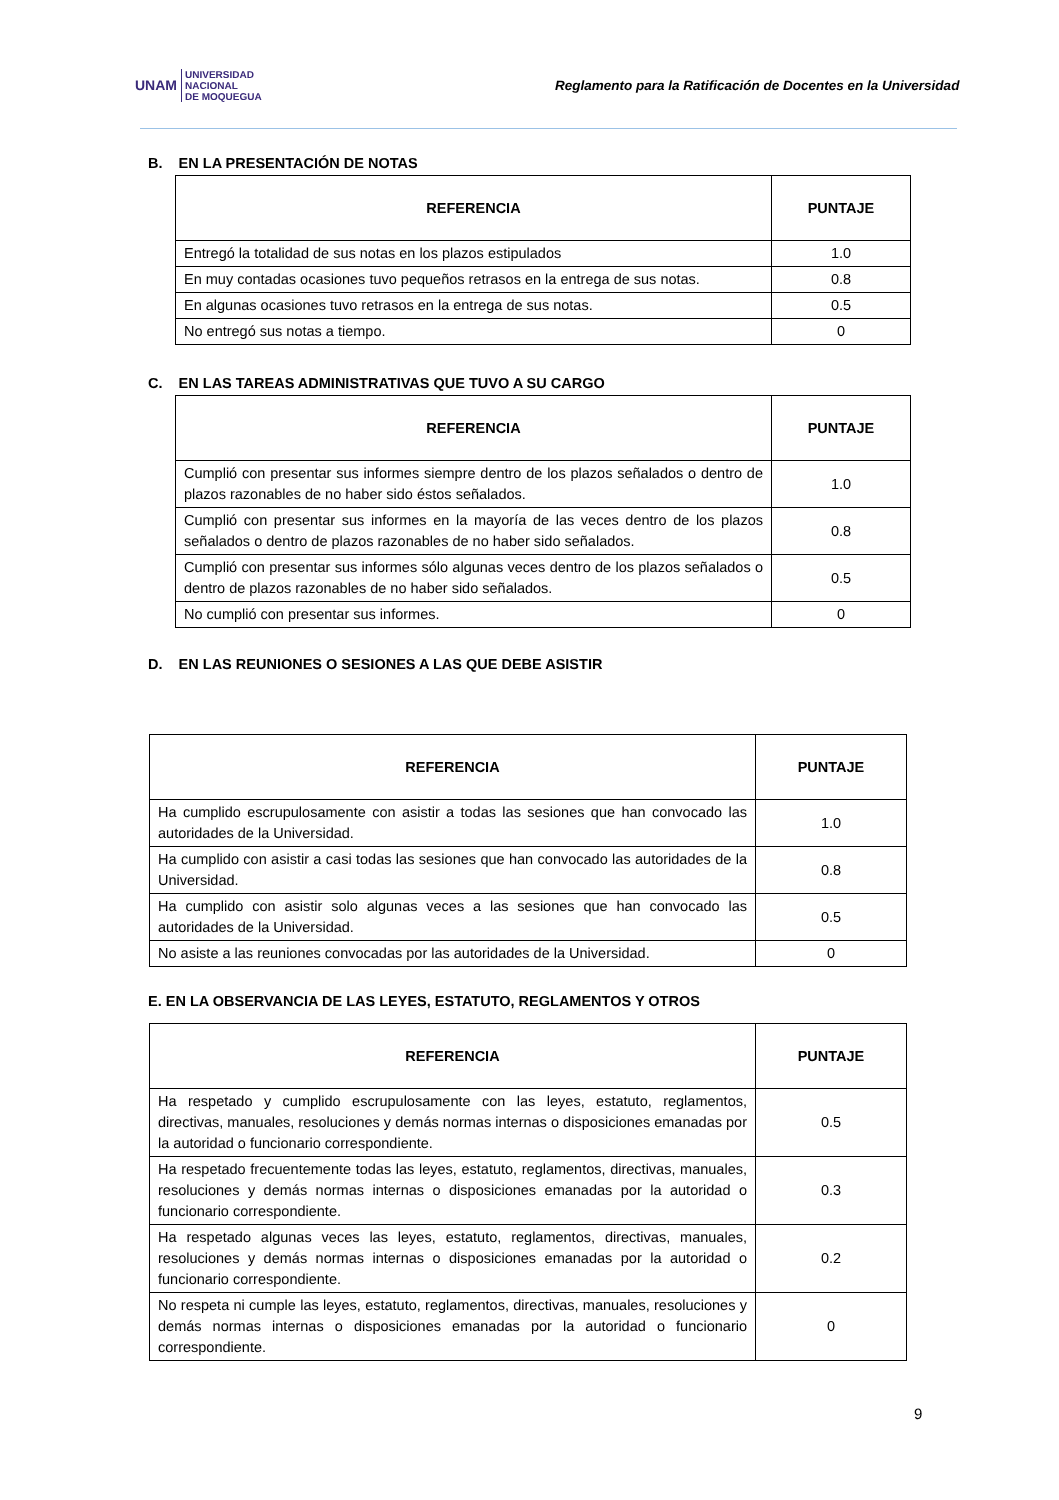UNAM UNIVERSIDAD
NACIONAL
DE MOQUEGUA
Reglamento para la Ratificación de Docentes en la Universidad
B. EN LA PRESENTACIÓN DE NOTAS
| REFERENCIA | PUNTAJE |
| --- | --- |
| Entregó la totalidad de sus notas en los plazos estipulados | 1.0 |
| En muy contadas ocasiones tuvo pequeños retrasos en la entrega de sus notas. | 0.8 |
| En algunas ocasiones tuvo retrasos en la entrega de sus notas. | 0.5 |
| No entregó sus notas a tiempo. | 0 |
C. EN LAS TAREAS ADMINISTRATIVAS QUE TUVO A SU CARGO
| REFERENCIA | PUNTAJE |
| --- | --- |
| Cumplió con presentar sus informes siempre dentro de los plazos señalados o dentro de plazos razonables de no haber sido éstos señalados. | 1.0 |
| Cumplió con presentar sus informes en la mayoría de las veces dentro de los plazos señalados o dentro de plazos razonables de no haber sido señalados. | 0.8 |
| Cumplió con presentar sus informes sólo algunas veces dentro de los plazos señalados o dentro de plazos razonables de no haber sido señalados. | 0.5 |
| No cumplió con presentar sus informes. | 0 |
D. EN LAS REUNIONES O SESIONES A LAS QUE DEBE ASISTIR
| REFERENCIA | PUNTAJE |
| --- | --- |
| Ha cumplido escrupulosamente con asistir a todas las sesiones que han convocado las autoridades de la Universidad. | 1.0 |
| Ha cumplido con asistir a casi todas las sesiones que han convocado las autoridades de la Universidad. | 0.8 |
| Ha cumplido con asistir solo algunas veces a las sesiones que han convocado las autoridades de la Universidad. | 0.5 |
| No asiste a las reuniones convocadas por las autoridades de la Universidad. | 0 |
E. EN LA OBSERVANCIA DE LAS LEYES, ESTATUTO, REGLAMENTOS Y OTROS
| REFERENCIA | PUNTAJE |
| --- | --- |
| Ha respetado y cumplido escrupulosamente con las leyes, estatuto, reglamentos, directivas, manuales, resoluciones y demás normas internas o disposiciones emanadas por la autoridad o funcionario correspondiente. | 0.5 |
| Ha respetado frecuentemente todas las leyes, estatuto, reglamentos, directivas, manuales, resoluciones y demás normas internas o disposiciones emanadas por la autoridad o funcionario correspondiente. | 0.3 |
| Ha respetado algunas veces las leyes, estatuto, reglamentos, directivas, manuales, resoluciones y demás normas internas o disposiciones emanadas por la autoridad o funcionario correspondiente. | 0.2 |
| No respeta ni cumple las leyes, estatuto, reglamentos, directivas, manuales, resoluciones y demás normas internas o disposiciones emanadas por la autoridad o funcionario correspondiente. | 0 |
9